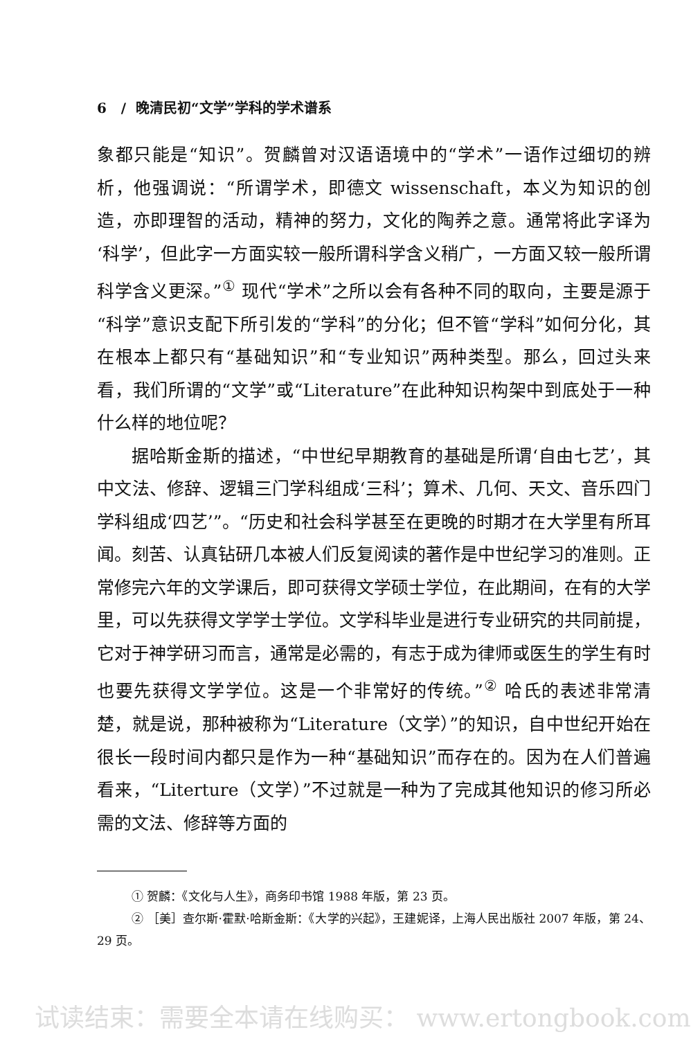6 / 晚清民初“文学”学科的学术谱系
象都只能是“知识”。贺麟曾对汉语语境中的“学术”一语作过细切的辨析，他强调说：“所谓学术，即德文 wissenschaft，本义为知识的创造，亦即理智的活动，精神的努力，文化的陶养之意。通常将此字译为‘科学’，但此字一方面实较一般所谓科学含义稍广，一方面又较一般所谓科学含义更深。”<sup>①</sup> 现代“学术”之所以会有各种不同的取向，主要是源于“科学”意识支配下所引发的“学科”的分化；但不管“学科”如何分化，其在根本上都只有“基础知识”和“专业知识”两种类型。那么，回过头来看，我们所谓的“文学”或“Literature”在此种知识构架中到底处于一种什么样的地位呢？
据哈斯金斯的描述，“中世纪早期教育的基础是所谓‘自由七艺’，其中文法、修辞、逻辑三门学科组成‘三科’；算术、几何、天文、音乐四门学科组成‘四艺’”。“历史和社会科学甚至在更晚的时期才在大学里有所耳闻。刻苦、认真钻研几本被人们反复阅读的著作是中世纪学习的准则。正常修完六年的文学课后，即可获得文学硕士学位，在此期间，在有的大学里，可以先获得文学学士学位。文学科毕业是进行专业研究的共同前提，它对于神学研习而言，通常是必需的，有志于成为律师或医生的学生有时也要先获得文学学位。这是一个非常好的传统。”<sup>②</sup> 哈氏的表述非常清楚，就是说，那种被称为“Literature（文学）”的知识，自中世纪开始在很长一段时间内都只是作为一种“基础知识”而存在的。因为在人们普遍看来，“Literture（文学）”不过就是一种为了完成其他知识的修习所必需的文法、修辞等方面的
① 贺麟：《文化与人生》，商务印书馆 1988 年版，第 23 页。
② ［美］查尔斯·霍默·哈斯金斯：《大学的兴起》，王建妮译，上海人民出版社 2007 年版，第 24、29 页。
试读结束：需要全本请在线购买： www.ertongbook.com